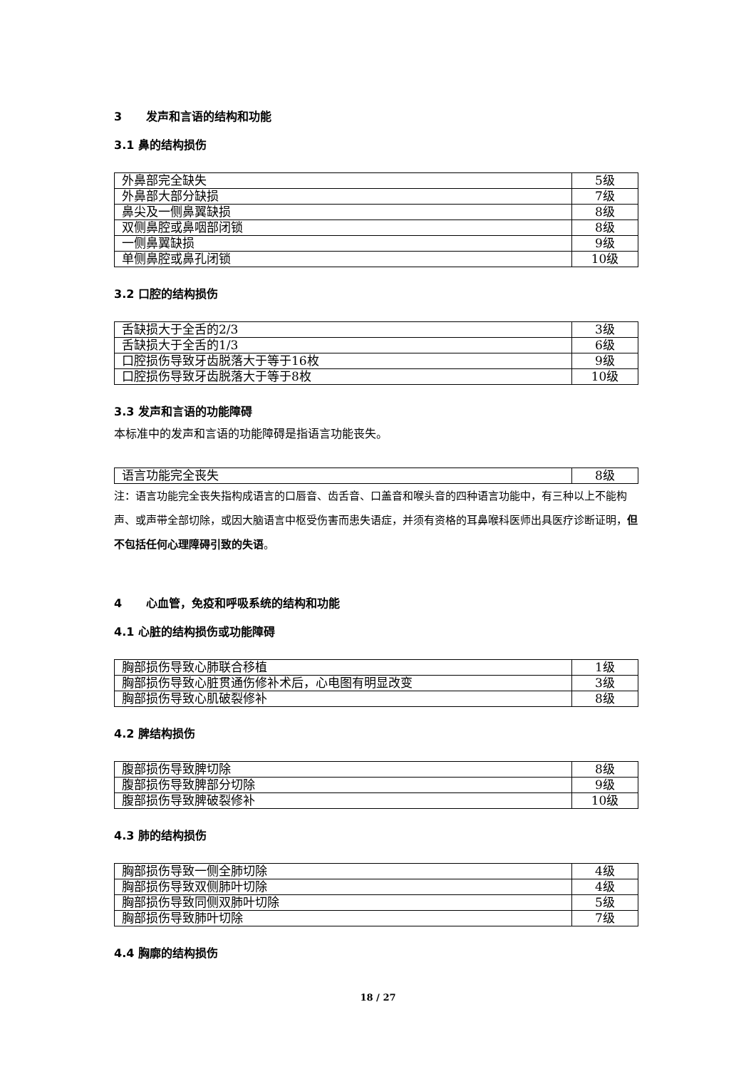3 发声和言语的结构和功能
3.1 鼻的结构损伤
| 外鼻部完全缺失 | 5级 |
| 外鼻部大部分缺损 | 7级 |
| 鼻尖及一侧鼻翼缺损 | 8级 |
| 双侧鼻腔或鼻咽部闭锁 | 8级 |
| 一侧鼻翼缺损 | 9级 |
| 单侧鼻腔或鼻孔闭锁 | 10级 |
3.2 口腔的结构损伤
| 舌缺损大于全舌的2/3 | 3级 |
| 舌缺损大于全舌的1/3 | 6级 |
| 口腔损伤导致牙齿脱落大于等于16枚 | 9级 |
| 口腔损伤导致牙齿脱落大于等于8枚 | 10级 |
3.3 发声和言语的功能障碍
本标准中的发声和言语的功能障碍是指语言功能丧失。
| 语言功能完全丧失 | 8级 |
注：语言功能完全丧失指构成语言的口唇音、齿舌音、口盖音和喉头音的四种语言功能中，有三种以上不能构声、或声带全部切除，或因大脑语言中枢受伤害而患失语症，并须有资格的耳鼻喉科医师出具医疗诊断证明，但不包括任何心理障碍引致的失语。
4 心血管，免疫和呼吸系统的结构和功能
4.1 心脏的结构损伤或功能障碍
| 胸部损伤导致心肺联合移植 | 1级 |
| 胸部损伤导致心脏贯通伤修补术后，心电图有明显改变 | 3级 |
| 胸部损伤导致心肌破裂修补 | 8级 |
4.2 脾结构损伤
| 腹部损伤导致脾切除 | 8级 |
| 腹部损伤导致脾部分切除 | 9级 |
| 腹部损伤导致脾破裂修补 | 10级 |
4.3 肺的结构损伤
| 胸部损伤导致一侧全肺切除 | 4级 |
| 胸部损伤导致双侧肺叶切除 | 4级 |
| 胸部损伤导致同侧双肺叶切除 | 5级 |
| 胸部损伤导致肺叶切除 | 7级 |
4.4 胸廓的结构损伤
18 / 27